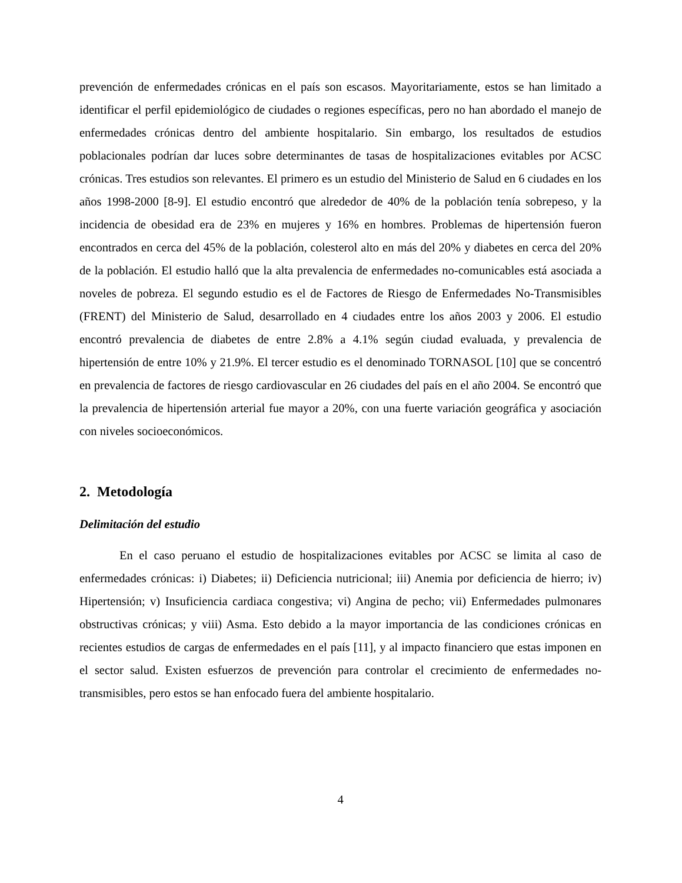prevención de enfermedades crónicas en el país son escasos. Mayoritariamente, estos se han limitado a identificar el perfil epidemiológico de ciudades o regiones específicas, pero no han abordado el manejo de enfermedades crónicas dentro del ambiente hospitalario. Sin embargo, los resultados de estudios poblacionales podrían dar luces sobre determinantes de tasas de hospitalizaciones evitables por ACSC crónicas. Tres estudios son relevantes. El primero es un estudio del Ministerio de Salud en 6 ciudades en los años 1998-2000 [8-9]. El estudio encontró que alrededor de 40% de la población tenía sobrepeso, y la incidencia de obesidad era de 23% en mujeres y 16% en hombres. Problemas de hipertensión fueron encontrados en cerca del 45% de la población, colesterol alto en más del 20% y diabetes en cerca del 20% de la población. El estudio halló que la alta prevalencia de enfermedades no-comunicables está asociada a noveles de pobreza. El segundo estudio es el de Factores de Riesgo de Enfermedades No-Transmisibles (FRENT) del Ministerio de Salud, desarrollado en 4 ciudades entre los años 2003 y 2006. El estudio encontró prevalencia de diabetes de entre 2.8% a 4.1% según ciudad evaluada, y prevalencia de hipertensión de entre 10% y 21.9%. El tercer estudio es el denominado TORNASOL [10] que se concentró en prevalencia de factores de riesgo cardiovascular en 26 ciudades del país en el año 2004. Se encontró que la prevalencia de hipertensión arterial fue mayor a 20%, con una fuerte variación geográfica y asociación con niveles socioeconómicos.
2. Metodología
Delimitación del estudio
En el caso peruano el estudio de hospitalizaciones evitables por ACSC se limita al caso de enfermedades crónicas: i) Diabetes; ii) Deficiencia nutricional; iii) Anemia por deficiencia de hierro; iv) Hipertensión; v) Insuficiencia cardiaca congestiva; vi) Angina de pecho; vii) Enfermedades pulmonares obstructivas crónicas; y viii) Asma. Esto debido a la mayor importancia de las condiciones crónicas en recientes estudios de cargas de enfermedades en el país [11], y al impacto financiero que estas imponen en el sector salud. Existen esfuerzos de prevención para controlar el crecimiento de enfermedades no-transmisibles, pero estos se han enfocado fuera del ambiente hospitalario.
4